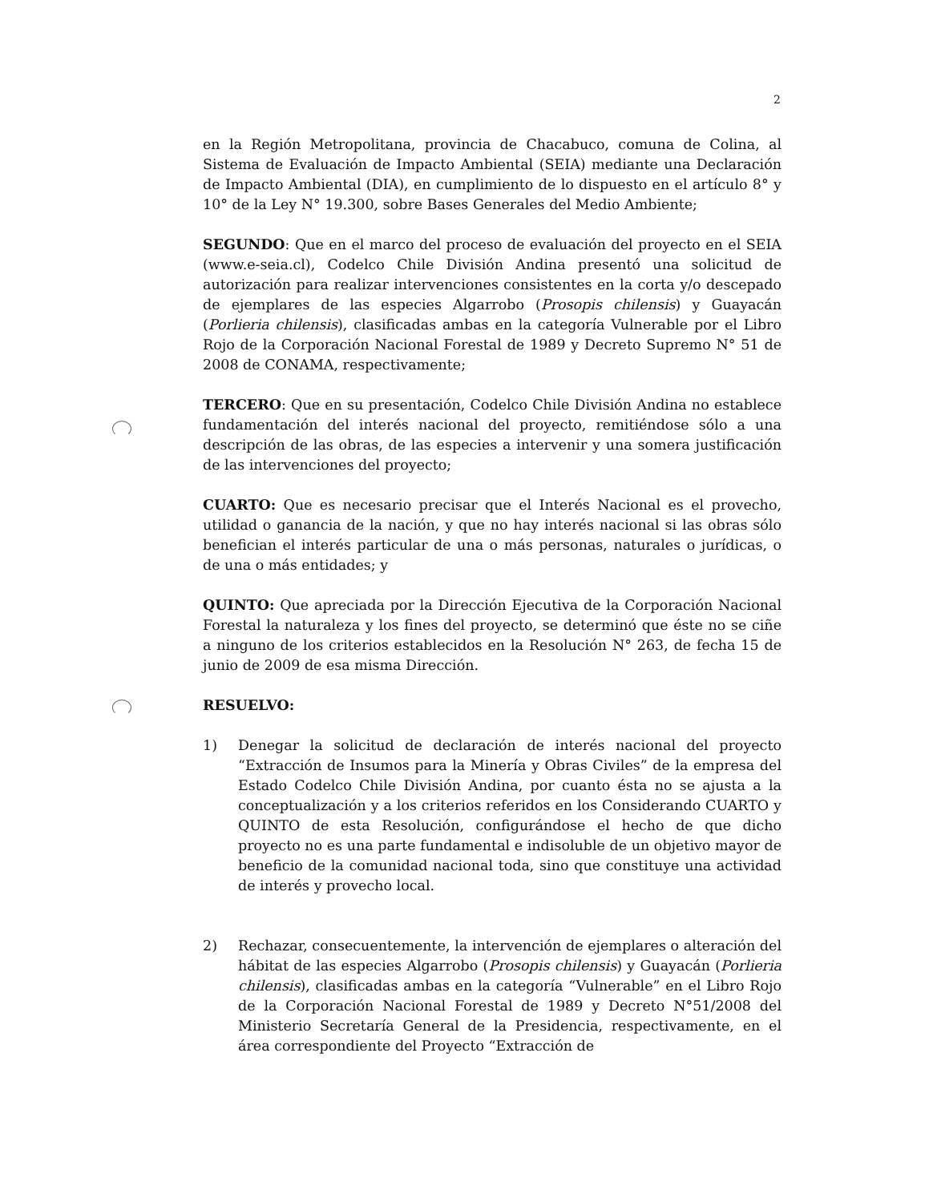2
en la Región Metropolitana, provincia de Chacabuco, comuna de Colina, al Sistema de Evaluación de Impacto Ambiental (SEIA) mediante una Declaración de Impacto Ambiental (DIA), en cumplimiento de lo dispuesto en el artículo 8° y 10° de la Ley N° 19.300, sobre Bases Generales del Medio Ambiente;
SEGUNDO: Que en el marco del proceso de evaluación del proyecto en el SEIA (www.e-seia.cl), Codelco Chile División Andina presentó una solicitud de autorización para realizar intervenciones consistentes en la corta y/o descepado de ejemplares de las especies Algarrobo (Prosopis chilensis) y Guayacán (Porlieria chilensis), clasificadas ambas en la categoría Vulnerable por el Libro Rojo de la Corporación Nacional Forestal de 1989 y Decreto Supremo N° 51 de 2008 de CONAMA, respectivamente;
TERCERO: Que en su presentación, Codelco Chile División Andina no establece fundamentación del interés nacional del proyecto, remitiéndose sólo a una descripción de las obras, de las especies a intervenir y una somera justificación de las intervenciones del proyecto;
CUARTO: Que es necesario precisar que el Interés Nacional es el provecho, utilidad o ganancia de la nación, y que no hay interés nacional si las obras sólo benefician el interés particular de una o más personas, naturales o jurídicas, o de una o más entidades; y
QUINTO: Que apreciada por la Dirección Ejecutiva de la Corporación Nacional Forestal la naturaleza y los fines del proyecto, se determinó que éste no se ciñe a ninguno de los criterios establecidos en la Resolución N° 263, de fecha 15 de junio de 2009 de esa misma Dirección.
RESUELVO:
1) Denegar la solicitud de declaración de interés nacional del proyecto “Extracción de Insumos para la Minería y Obras Civiles” de la empresa del Estado Codelco Chile División Andina, por cuanto ésta no se ajusta a la conceptualización y a los criterios referidos en los Considerando CUARTO y QUINTO de esta Resolución, configurándose el hecho de que dicho proyecto no es una parte fundamental e indisoluble de un objetivo mayor de beneficio de la comunidad nacional toda, sino que constituye una actividad de interés y provecho local.
2) Rechazar, consecuentemente, la intervención de ejemplares o alteración del hábitat de las especies Algarrobo (Prosopis chilensis) y Guayacán (Porlieria chilensis), clasificadas ambas en la categoría “Vulnerable” en el Libro Rojo de la Corporación Nacional Forestal de 1989 y Decreto N°51/2008 del Ministerio Secretaría General de la Presidencia, respectivamente, en el área correspondiente del Proyecto “Extracción de